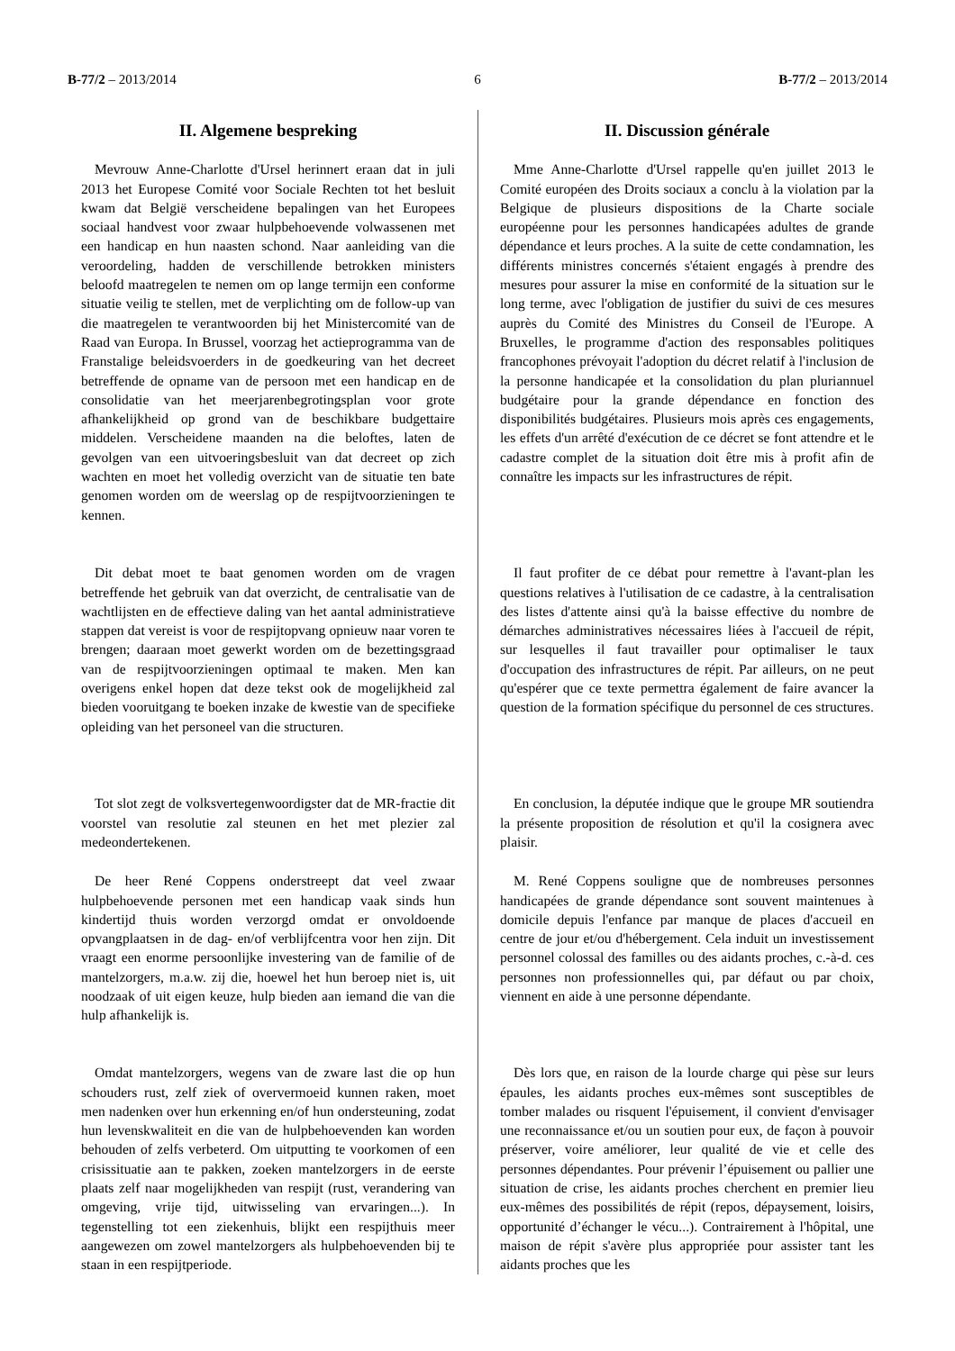B-77/2 – 2013/2014 6 B-77/2 – 2013/2014
II. Algemene bespreking
Mevrouw Anne-Charlotte d'Ursel herinnert eraan dat in juli 2013 het Europese Comité voor Sociale Rechten tot het besluit kwam dat België verscheidene bepalingen van het Europees sociaal handvest voor zwaar hulpbehoevende volwassenen met een handicap en hun naasten schond. Naar aanleiding van die veroordeling, hadden de verschillende betrokken ministers beloofd maatregelen te nemen om op lange termijn een conforme situatie veilig te stellen, met de verplichting om de follow-up van die maatregelen te verantwoorden bij het Ministercomité van de Raad van Europa. In Brussel, voorzag het actieprogramma van de Franstalige beleidsvoerders in de goedkeuring van het decreet betreffende de opname van de persoon met een handicap en de consolidatie van het meerjarenbegrotingsplan voor grote afhankelijkheid op grond van de beschikbare budgettaire middelen. Verscheidene maanden na die beloftes, laten de gevolgen van een uitvoeringsbesluit van dat decreet op zich wachten en moet het volledig overzicht van de situatie ten bate genomen worden om de weerslag op de respijtvoorzieningen te kennen.
Dit debat moet te baat genomen worden om de vragen betreffende het gebruik van dat overzicht, de centralisatie van de wachtlijsten en de effectieve daling van het aantal administratieve stappen dat vereist is voor de respijtopvang opnieuw naar voren te brengen; daaraan moet gewerkt worden om de bezettingsgraad van de respijtvoorzieningen optimaal te maken. Men kan overigens enkel hopen dat deze tekst ook de mogelijkheid zal bieden vooruitgang te boeken inzake de kwestie van de specifieke opleiding van het personeel van die structuren.
Tot slot zegt de volksvertegenwoordigster dat de MR-fractie dit voorstel van resolutie zal steunen en het met plezier zal medeondertekenen.
De heer René Coppens onderstreept dat veel zwaar hulpbehoevende personen met een handicap vaak sinds hun kindertijd thuis worden verzorgd omdat er onvoldoende opvangplaatsen in de dag- en/of verblijfcentra voor hen zijn. Dit vraagt een enorme persoonlijke investering van de familie of de mantelzorgers, m.a.w. zij die, hoewel het hun beroep niet is, uit noodzaak of uit eigen keuze, hulp bieden aan iemand die van die hulp afhankelijk is.
Omdat mantelzorgers, wegens van de zware last die op hun schouders rust, zelf ziek of oververmoeid kunnen raken, moet men nadenken over hun erkenning en/of hun ondersteuning, zodat hun levenskwaliteit en die van de hulpbehoevenden kan worden behouden of zelfs verbeterd. Om uitputting te voorkomen of een crisissituatie aan te pakken, zoeken mantelzorgers in de eerste plaats zelf naar mogelijkheden van respijt (rust, verandering van omgeving, vrije tijd, uitwisseling van ervaringen...). In tegenstelling tot een ziekenhuis, blijkt een respijthuis meer aangewezen om zowel mantelzorgers als hulpbehoevenden bij te staan in een respijtperiode.
II. Discussion générale
Mme Anne-Charlotte d'Ursel rappelle qu'en juillet 2013 le Comité européen des Droits sociaux a conclu à la violation par la Belgique de plusieurs dispositions de la Charte sociale européenne pour les personnes handicapées adultes de grande dépendance et leurs proches. A la suite de cette condamnation, les différents ministres concernés s'étaient engagés à prendre des mesures pour assurer la mise en conformité de la situation sur le long terme, avec l'obligation de justifier du suivi de ces mesures auprès du Comité des Ministres du Conseil de l'Europe. A Bruxelles, le programme d'action des responsables politiques francophones prévoyait l'adoption du décret relatif à l'inclusion de la personne handicapée et la consolidation du plan pluriannuel budgétaire pour la grande dépendance en fonction des disponibilités budgétaires. Plusieurs mois après ces engagements, les effets d'un arrêté d'exécution de ce décret se font attendre et le cadastre complet de la situation doit être mis à profit afin de connaître les impacts sur les infrastructures de répit.
Il faut profiter de ce débat pour remettre à l'avant-plan les questions relatives à l'utilisation de ce cadastre, à la centralisation des listes d'attente ainsi qu'à la baisse effective du nombre de démarches administratives nécessaires liées à l'accueil de répit, sur lesquelles il faut travailler pour optimaliser le taux d'occupation des infrastructures de répit. Par ailleurs, on ne peut qu'espérer que ce texte permettra également de faire avancer la question de la formation spécifique du personnel de ces structures.
En conclusion, la députée indique que le groupe MR soutiendra la présente proposition de résolution et qu'il la cosignera avec plaisir.
M. René Coppens souligne que de nombreuses personnes handicapées de grande dépendance sont souvent maintenues à domicile depuis l'enfance par manque de places d'accueil en centre de jour et/ou d'hébergement. Cela induit un investissement personnel colossal des familles ou des aidants proches, c.-à-d. ces personnes non professionnelles qui, par défaut ou par choix, viennent en aide à une personne dépendante.
Dès lors que, en raison de la lourde charge qui pèse sur leurs épaules, les aidants proches eux-mêmes sont susceptibles de tomber malades ou risquent l'épuisement, il convient d'envisager une reconnaissance et/ou un soutien pour eux, de façon à pouvoir préserver, voire améliorer, leur qualité de vie et celle des personnes dépendantes. Pour prévenir l’épuisement ou pallier une situation de crise, les aidants proches cherchent en premier lieu eux-mêmes des possibilités de répit (repos, dépaysement, loisirs, opportunité d’échanger le vécu...). Contrairement à l'hôpital, une maison de répit s'avère plus appropriée pour assister tant les aidants proches que les